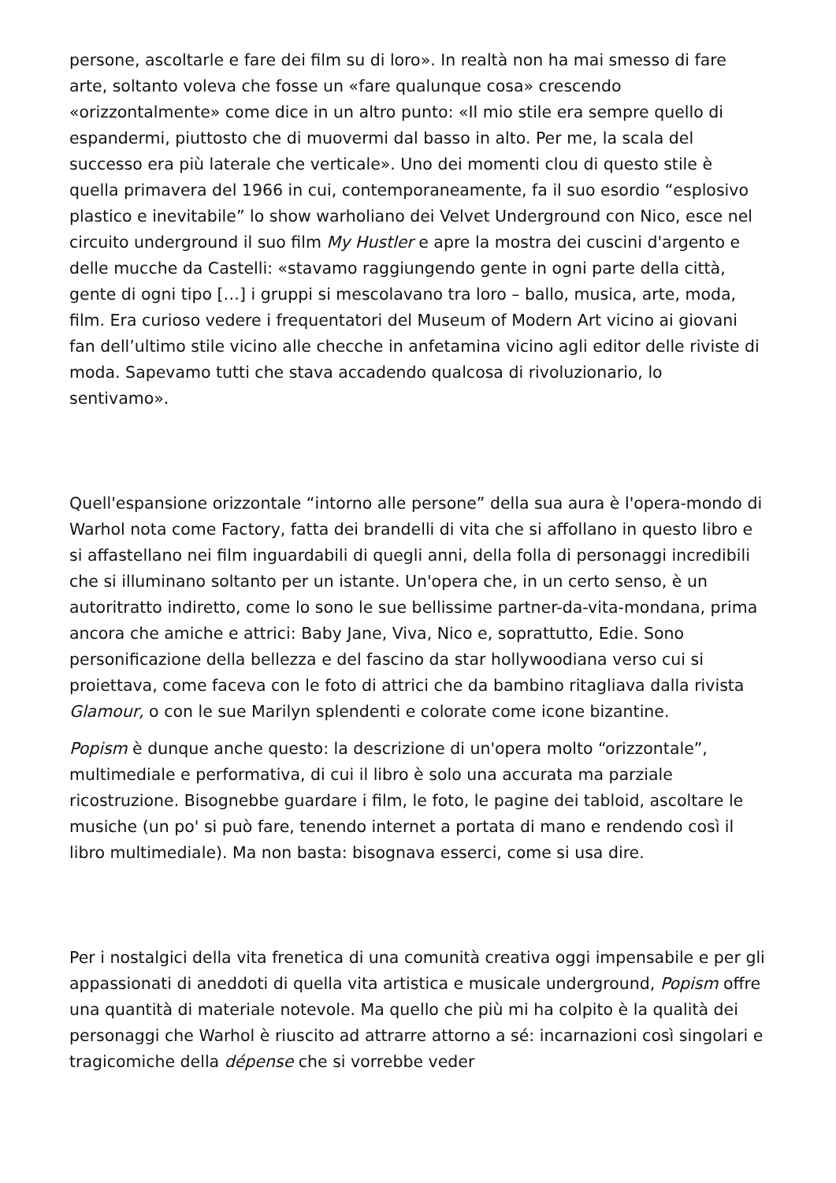persone, ascoltarle e fare dei film su di loro». In realtà non ha mai smesso di fare arte, soltanto voleva che fosse un «fare qualunque cosa» crescendo «orizzontalmente» come dice in un altro punto: «Il mio stile era sempre quello di espandermi, piuttosto che di muovermi dal basso in alto. Per me, la scala del successo era più laterale che verticale». Uno dei momenti clou di questo stile è quella primavera del 1966 in cui, contemporaneamente, fa il suo esordio “esplosivo plastico e inevitabile” lo show warholiano dei Velvet Underground con Nico, esce nel circuito underground il suo film My Hustler e apre la mostra dei cuscini d'argento e delle mucche da Castelli: «stavamo raggiungendo gente in ogni parte della città, gente di ogni tipo […] i gruppi si mescolavano tra loro – ballo, musica, arte, moda, film. Era curioso vedere i frequentatori del Museum of Modern Art vicino ai giovani fan dell’ultimo stile vicino alle checche in anfetamina vicino agli editor delle riviste di moda. Sapevamo tutti che stava accadendo qualcosa di rivoluzionario, lo sentivamo».
Quell'espansione orizzontale “intorno alle persone” della sua aura è l'opera-mondo di Warhol nota come Factory, fatta dei brandelli di vita che si affollano in questo libro e si affastellano nei film inguardabili di quegli anni, della folla di personaggi incredibili che si illuminano soltanto per un istante. Un'opera che, in un certo senso, è un autoritratto indiretto, come lo sono le sue bellissime partner-da-vita-mondana, prima ancora che amiche e attrici: Baby Jane, Viva, Nico e, soprattutto, Edie. Sono personificazione della bellezza e del fascino da star hollywoodiana verso cui si proiettava, come faceva con le foto di attrici che da bambino ritagliava dalla rivista Glamour, o con le sue Marilyn splendenti e colorate come icone bizantine.
Popism è dunque anche questo: la descrizione di un'opera molto “orizzontale”, multimediale e performativa, di cui il libro è solo una accurata ma parziale ricostruzione. Bisognebbe guardare i film, le foto, le pagine dei tabloid, ascoltare le musiche (un po' si può fare, tenendo internet a portata di mano e rendendo così il libro multimediale). Ma non basta: bisognava esserci, come si usa dire.
Per i nostalgici della vita frenetica di una comunità creativa oggi impensabile e per gli appassionati di aneddoti di quella vita artistica e musicale underground, Popism offre una quantità di materiale notevole. Ma quello che più mi ha colpito è la qualità dei personaggi che Warhol è riuscito ad attrarre attorno a sé: incarnazioni così singolari e tragicomiche della dépense che si vorrebbe veder